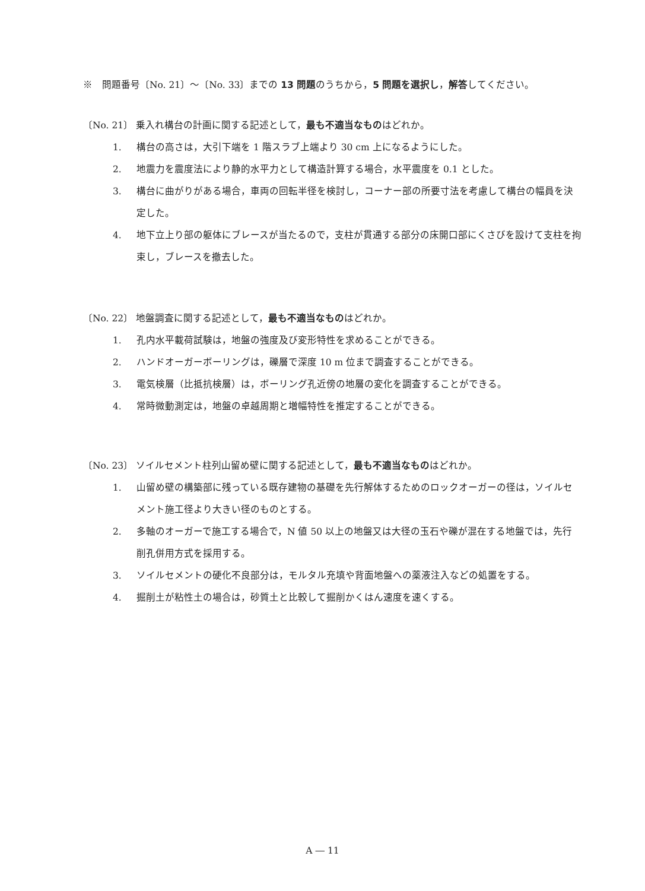※　問題番号〔No. 21〕～〔No. 33〕までの 13 問題のうちから，5 問題を選択し，解答してください。
〔No. 21〕 乗入れ構台の計画に関する記述として，最も不適当なものはどれか。
1. 構台の高さは，大引下端を 1 階スラブ上端より 30 cm 上になるようにした。
2. 地震力を震度法により静的水平力として構造計算する場合，水平震度を 0.1 とした。
3. 構台に曲がりがある場合，車両の回転半径を検討し，コーナー部の所要寸法を考慮して構台の幅員を決定した。
4. 地下立上り部の躯体にブレースが当たるので，支柱が貫通する部分の床開口部にくさびを設けて支柱を拘束し，ブレースを撤去した。
〔No. 22〕 地盤調査に関する記述として，最も不適当なものはどれか。
1. 孔内水平載荷試験は，地盤の強度及び変形特性を求めることができる。
2. ハンドオーガーボーリングは，礫層で深度 10 m 位まで調査することができる。
3. 電気検層（比抵抗検層）は，ボーリング孔近傍の地層の変化を調査することができる。
4. 常時微動測定は，地盤の卓越周期と増幅特性を推定することができる。
〔No. 23〕 ソイルセメント柱列山留め壁に関する記述として，最も不適当なものはどれか。
1. 山留め壁の構築部に残っている既存建物の基礎を先行解体するためのロックオーガーの径は，ソイルセメント施工径より大きい径のものとする。
2. 多軸のオーガーで施工する場合で，N 値 50 以上の地盤又は大径の玉石や礫が混在する地盤では，先行削孔併用方式を採用する。
3. ソイルセメントの硬化不良部分は，モルタル充填や背面地盤への薬液注入などの処置をする。
4. 掘削土が粘性土の場合は，砂質土と比較して掘削かくはん速度を速くする。
A ― 11